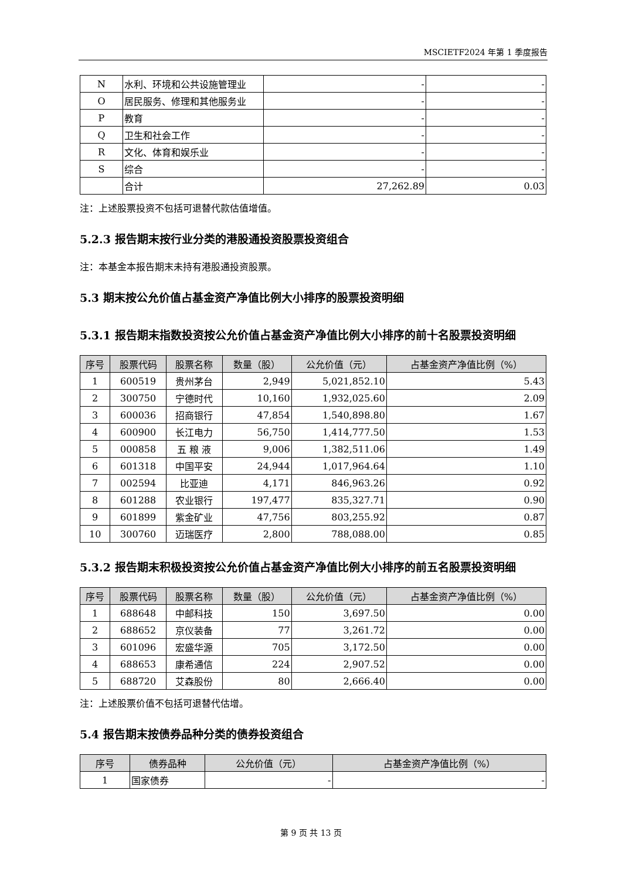MSCIETF2024 年第 1 季度报告
| N | 水利、环境和公共设施管理业 | - | - |
| O | 居民服务、修理和其他服务业 | - | - |
| P | 教育 | - | - |
| Q | 卫生和社会工作 | - | - |
| R | 文化、体育和娱乐业 | - | - |
| S | 综合 | - | - |
| | 合计 | 27,262.89 | 0.03 |
注：上述股票投资不包括可退替代款估值增值。
5.2.3 报告期末按行业分类的港股通投资股票投资组合
注：本基金本报告期末未持有港股通投资股票。
5.3 期末按公允价值占基金资产净值比例大小排序的股票投资明细
5.3.1 报告期末指数投资按公允价值占基金资产净值比例大小排序的前十名股票投资明细
| 序号 | 股票代码 | 股票名称 | 数量（股） | 公允价值（元） | 占基金资产净值比例（%） |
| --- | --- | --- | --- | --- | --- |
| 1 | 600519 | 贵州茅台 | 2,949 | 5,021,852.10 | 5.43 |
| 2 | 300750 | 宁德时代 | 10,160 | 1,932,025.60 | 2.09 |
| 3 | 600036 | 招商银行 | 47,854 | 1,540,898.80 | 1.67 |
| 4 | 600900 | 长江电力 | 56,750 | 1,414,777.50 | 1.53 |
| 5 | 000858 | 五 粮 液 | 9,006 | 1,382,511.06 | 1.49 |
| 6 | 601318 | 中国平安 | 24,944 | 1,017,964.64 | 1.10 |
| 7 | 002594 | 比亚迪 | 4,171 | 846,963.26 | 0.92 |
| 8 | 601288 | 农业银行 | 197,477 | 835,327.71 | 0.90 |
| 9 | 601899 | 紫金矿业 | 47,756 | 803,255.92 | 0.87 |
| 10 | 300760 | 迈瑞医疗 | 2,800 | 788,088.00 | 0.85 |
5.3.2 报告期末积极投资按公允价值占基金资产净值比例大小排序的前五名股票投资明细
| 序号 | 股票代码 | 股票名称 | 数量（股） | 公允价值（元） | 占基金资产净值比例（%） |
| --- | --- | --- | --- | --- | --- |
| 1 | 688648 | 中邮科技 | 150 | 3,697.50 | 0.00 |
| 2 | 688652 | 京仪装备 | 77 | 3,261.72 | 0.00 |
| 3 | 601096 | 宏盛华源 | 705 | 3,172.50 | 0.00 |
| 4 | 688653 | 康希通信 | 224 | 2,907.52 | 0.00 |
| 5 | 688720 | 艾森股份 | 80 | 2,666.40 | 0.00 |
注：上述股票价值不包括可退替代估增。
5.4 报告期末按债券品种分类的债券投资组合
| 序号 | 债券品种 | 公允价值（元） | 占基金资产净值比例（%） |
| --- | --- | --- | --- |
| 1 | 国家债券 | - | - |
第 9 页 共 13 页